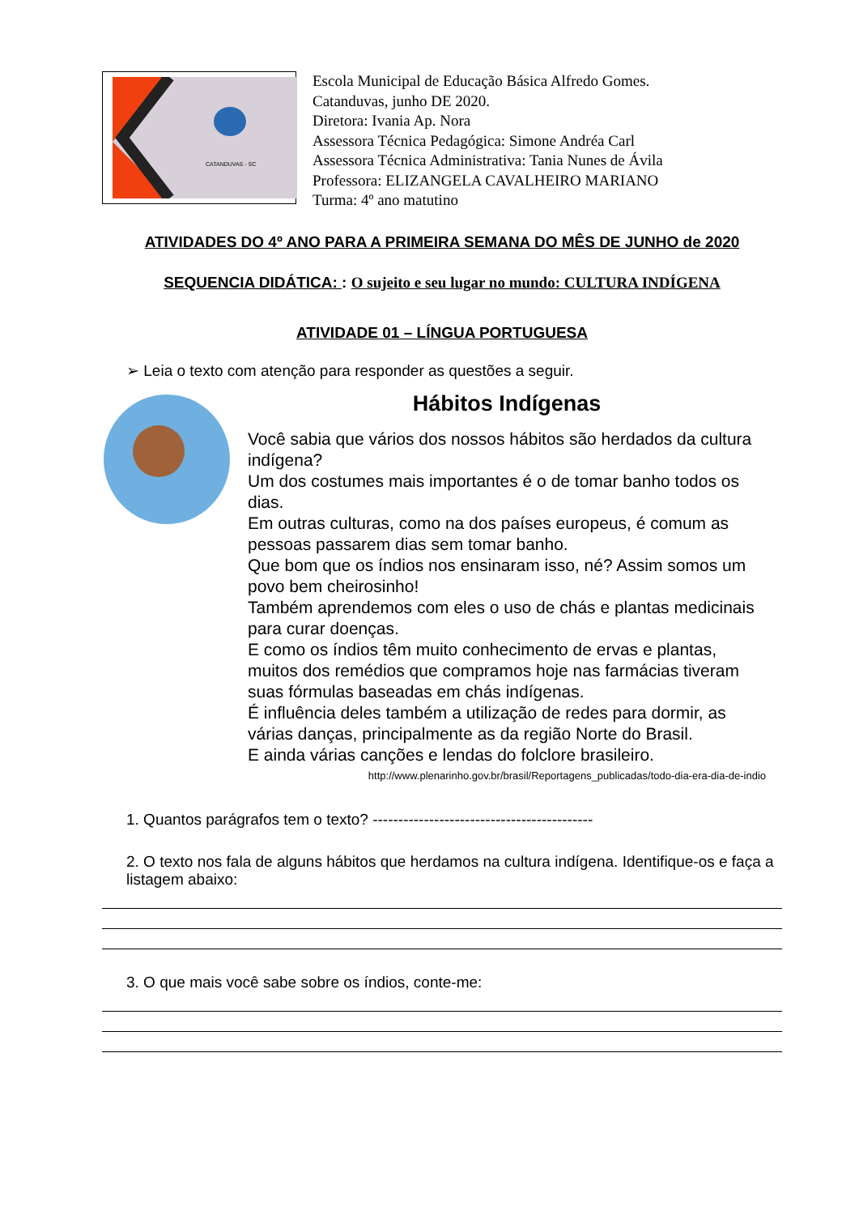CATANDUVAS - SC
Escola Municipal de Educação Básica Alfredo Gomes.
Catanduvas, junho DE 2020.
Diretora: Ivania Ap. Nora
Assessora Técnica Pedagógica: Simone Andréa Carl
Assessora Técnica Administrativa: Tania Nunes de Ávila
Professora: ELIZANGELA CAVALHEIRO MARIANO
Turma: 4º ano matutino
ATIVIDADES DO 4º ANO PARA A PRIMEIRA SEMANA DO MÊS DE JUNHO de 2020
SEQUENCIA DIDÁTICA: : O sujeito e seu lugar no mundo: CULTURA INDÍGENA
ATIVIDADE 01 – LÍNGUA PORTUGUESA
➢ Leia o texto com atenção para responder as questões a seguir.
Hábitos Indígenas
Você sabia que vários dos nossos hábitos são herdados da cultura indígena?
Um dos costumes mais importantes é o de tomar banho todos os dias.
Em outras culturas, como na dos países europeus, é comum as pessoas passarem dias sem tomar banho.
Que bom que os índios nos ensinaram isso, né? Assim somos um povo bem cheirosinho!
Também aprendemos com eles o uso de chás e plantas medicinais para curar doenças.
E como os índios têm muito conhecimento de ervas e plantas, muitos dos remédios que compramos hoje nas farmácias tiveram suas fórmulas baseadas em chás indígenas.
É influência deles também a utilização de redes para dormir, as várias danças, principalmente as da região Norte do Brasil.
E ainda várias canções e lendas do folclore brasileiro.
http://www.plenarinho.gov.br/brasil/Reportagens_publicadas/todo-dia-era-dia-de-indio
1. Quantos parágrafos tem o texto? -------------------------------------------
2. O texto nos fala de alguns hábitos que herdamos na cultura indígena. Identifique-os e faça a listagem abaixo:
3. O que mais você sabe sobre os índios, conte-me: